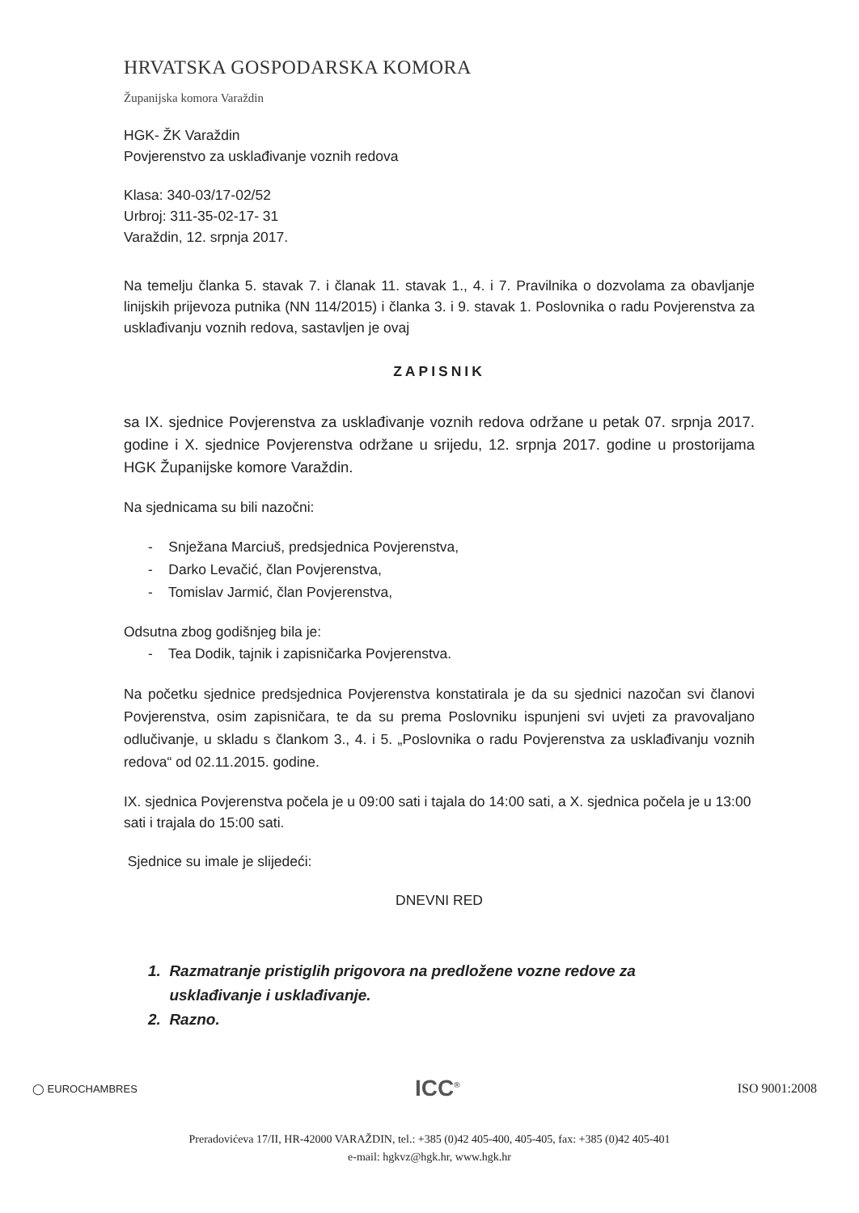HRVATSKA GOSPODARSKA KOMORA
Županijska komora Varaždin
HGK- ŽK Varaždin
Povjerenstvo za usklađivanje voznih redova
Klasa: 340-03/17-02/52
Urbroj: 311-35-02-17- 31
Varaždin, 12. srpnja 2017.
Na temelju članka 5. stavak 7. i članak 11. stavak 1., 4. i 7. Pravilnika o dozvolama za obavljanje linijskih prijevoza putnika (NN 114/2015) i članka 3. i 9. stavak 1. Poslovnika o radu Povjerenstva za usklađivanju voznih redova, sastavljen je ovaj
ZAPISNIK
sa IX. sjednice Povjerenstva za usklađivanje voznih redova održane u petak 07. srpnja 2017. godine i X. sjednice Povjerenstva održane u srijedu, 12. srpnja 2017. godine u prostorijama HGK Županijske komore Varaždin.
Na sjednicama su bili nazočni:
- Snježana Marciuš, predsjednica Povjerenstva,
- Darko Levačić, član Povjerenstva,
- Tomislav Jarmić, član Povjerenstva,
Odsutna zbog godišnjeg bila je:
- Tea Dodik, tajnik i zapisničarka Povjerenstva.
Na početku sjednice predsjednica Povjerenstva konstatirala je da su sjednici nazočan svi članovi Povjerenstva, osim zapisničara, te da su prema Poslovniku ispunjeni svi uvjeti za pravovaljano odlučivanje, u skladu s člankom 3., 4. i 5. „Poslovnika o radu Povjerenstva za usklađivanju voznih redova“ od 02.11.2015. godine.
IX. sjednica Povjerenstva počela je u 09:00 sati i tajala do 14:00 sati, a X. sjednica počela je u 13:00 sati i trajala do 15:00 sati.
Sjednice su imale je slijedeći:
DNEVNI RED
1. Razmatranje pristiglih prigovora na predložene vozne redove za
usklađivanje i usklađivanje.
2. Razno.
◯ EUROCHAMBRES ICC<sup>®</sup> ISO 9001:2008
Preradovićeva 17/II, HR-42000 VARAŽDIN, tel.: +385 (0)42 405-400, 405-405, fax: +385 (0)42 405-401
e-mail: hgkvz@hgk.hr, www.hgk.hr